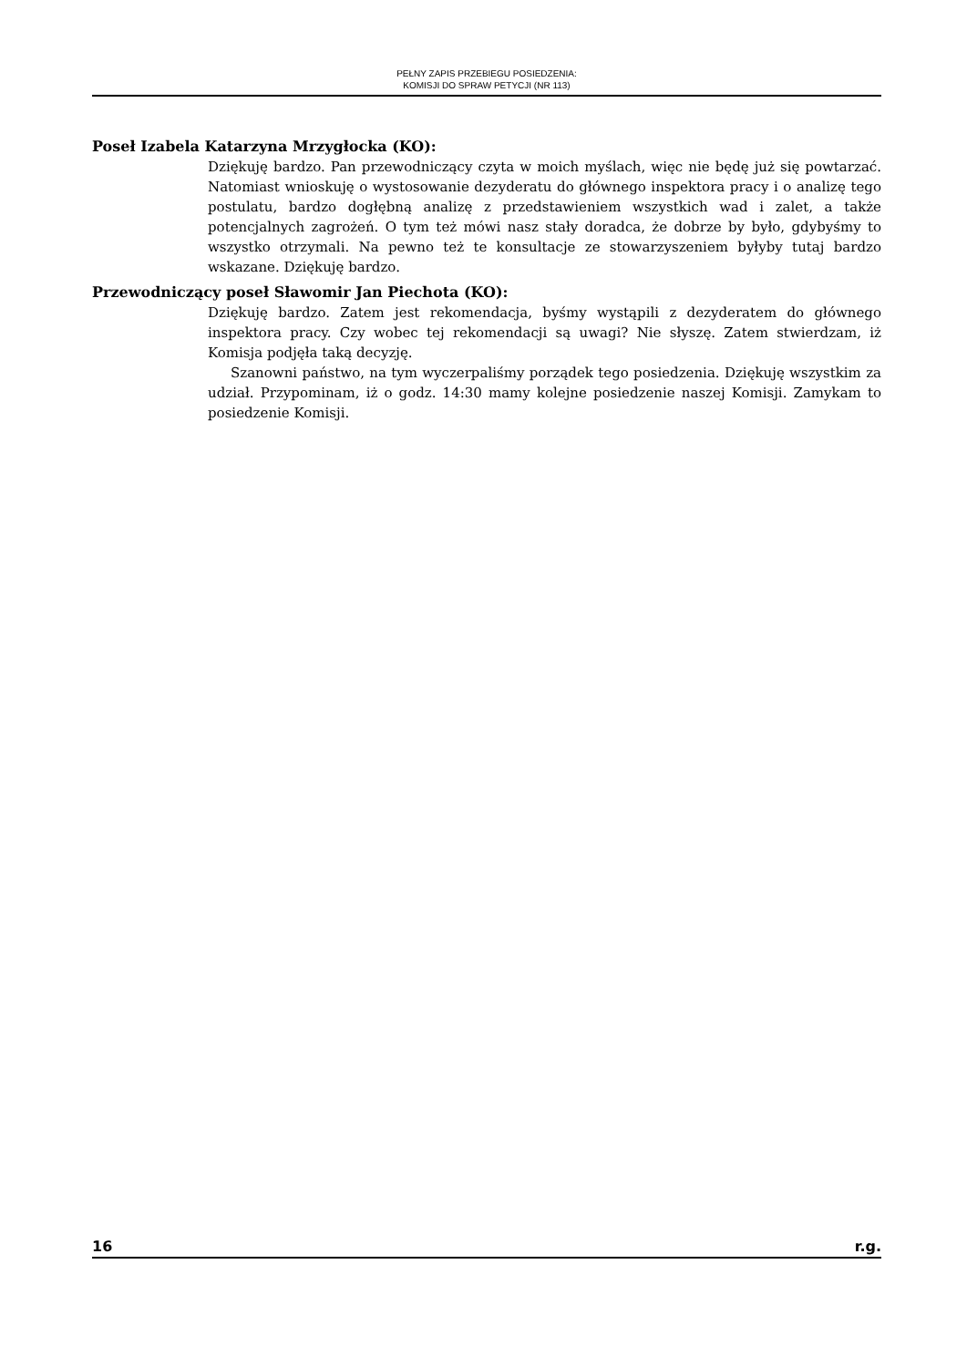PEŁNY ZAPIS PRZEBIEGU POSIEDZENIA:
KOMISJI DO SPRAW PETYCJI (NR 113)
Poseł Izabela Katarzyna Mrzygłocka (KO):
Dziękuję bardzo. Pan przewodniczący czyta w moich myślach, więc nie będę już się powtarzać. Natomiast wnioskuję o wystosowanie dezyderatu do głównego inspektora pracy i o analizę tego postulatu, bardzo dogłębną analizę z przedstawieniem wszystkich wad i zalet, a także potencjalnych zagrożeń. O tym też mówi nasz stały doradca, że dobrze by było, gdybyśmy to wszystko otrzymali. Na pewno też te konsultacje ze stowarzyszeniem byłyby tutaj bardzo wskazane. Dziękuję bardzo.
Przewodniczący poseł Sławomir Jan Piechota (KO):
Dziękuję bardzo. Zatem jest rekomendacja, byśmy wystąpili z dezyderatem do głównego inspektora pracy. Czy wobec tej rekomendacji są uwagi? Nie słyszę. Zatem stwierdzam, iż Komisja podjęła taką decyzję.
Szanowni państwo, na tym wyczerpaliśmy porządek tego posiedzenia. Dziękuję wszystkim za udział. Przypominam, iż o godz. 14:30 mamy kolejne posiedzenie naszej Komisji. Zamykam to posiedzenie Komisji.
16 r.g.